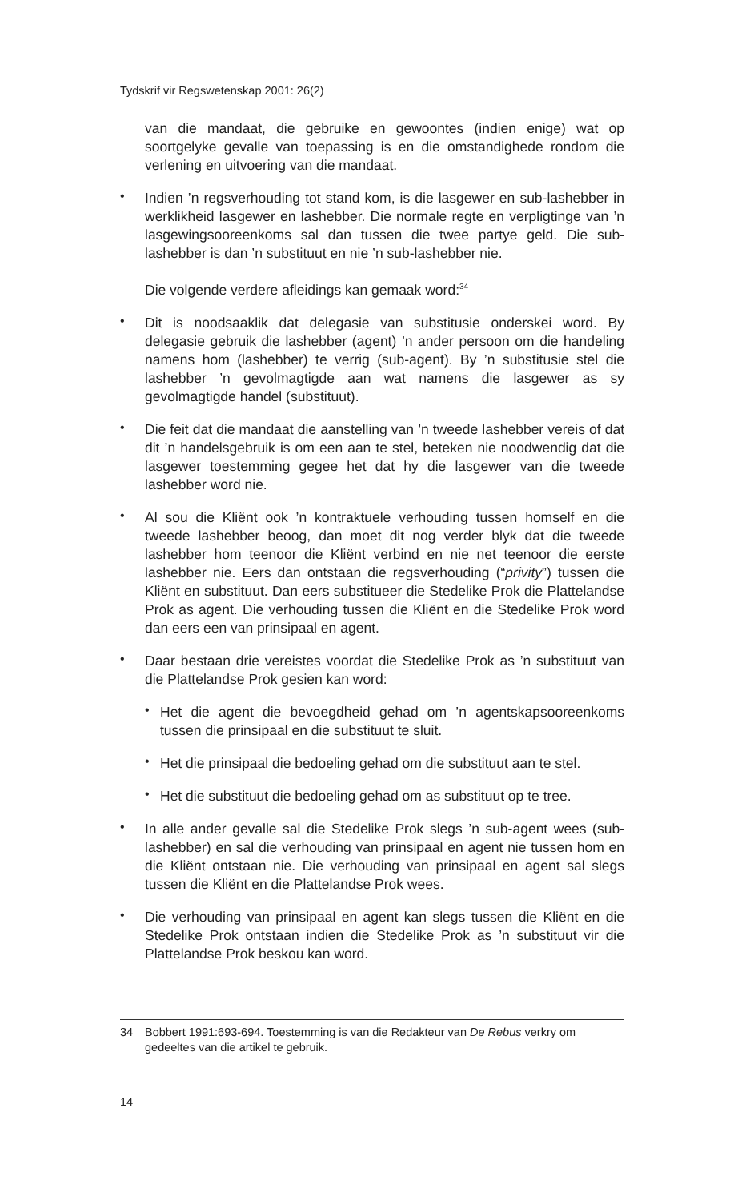Tydskrif vir Regswetenskap 2001: 26(2)
van die mandaat, die gebruike en gewoontes (indien enige) wat op soortgelyke gevalle van toepassing is en die omstandighede rondom die verlening en uitvoering van die mandaat.
•
Indien ’n regsverhouding tot stand kom, is die lasgewer en sub-lashebber in werklikheid lasgewer en lashebber. Die normale regte en verpligtinge van ’n lasgewingsooreenkoms sal dan tussen die twee partye geld. Die sub-lashebber is dan ’n substituut en nie ’n sub-lashebber nie.
Die volgende verdere afleidings kan gemaak word:<sup>34</sup>
•
Dit is noodsaaklik dat delegasie van substitusie onderskei word. By delegasie gebruik die lashebber (agent) ’n ander persoon om die handeling namens hom (lashebber) te verrig (sub-agent). By ’n substitusie stel die lashebber ’n gevolmagtigde aan wat namens die lasgewer as sy gevolmagtigde handel (substituut).
•
Die feit dat die mandaat die aanstelling van ’n tweede lashebber vereis of dat dit ’n handelsgebruik is om een aan te stel, beteken nie noodwendig dat die lasgewer toestemming gegee het dat hy die lasgewer van die tweede lashebber word nie.
•
Al sou die Kliënt ook ’n kontraktuele verhouding tussen homself en die tweede lashebber beoog, dan moet dit nog verder blyk dat die tweede lashebber hom teenoor die Kliënt verbind en nie net teenoor die eerste lashebber nie. Eers dan ontstaan die regsverhouding (“privity”) tussen die Kliënt en substituut. Dan eers substitueer die Stedelike Prok die Plattelandse Prok as agent. Die verhouding tussen die Kliënt en die Stedelike Prok word dan eers een van prinsipaal en agent.
•
Daar bestaan drie vereistes voordat die Stedelike Prok as ’n substituut van die Plattelandse Prok gesien kan word:
•
Het die agent die bevoegdheid gehad om ’n agentskapsooreenkoms tussen die prinsipaal en die substituut te sluit.
•
Het die prinsipaal die bedoeling gehad om die substituut aan te stel.
•
Het die substituut die bedoeling gehad om as substituut op te tree.
•
In alle ander gevalle sal die Stedelike Prok slegs ’n sub-agent wees (sub-lashebber) en sal die verhouding van prinsipaal en agent nie tussen hom en die Kliënt ontstaan nie. Die verhouding van prinsipaal en agent sal slegs tussen die Kliënt en die Plattelandse Prok wees.
•
Die verhouding van prinsipaal en agent kan slegs tussen die Kliënt en die Stedelike Prok ontstaan indien die Stedelike Prok as ’n substituut vir die Plattelandse Prok beskou kan word.
34 Bobbert 1991:693-694. Toestemming is van die Redakteur van De Rebus verkry om gedeeltes van die artikel te gebruik.
14